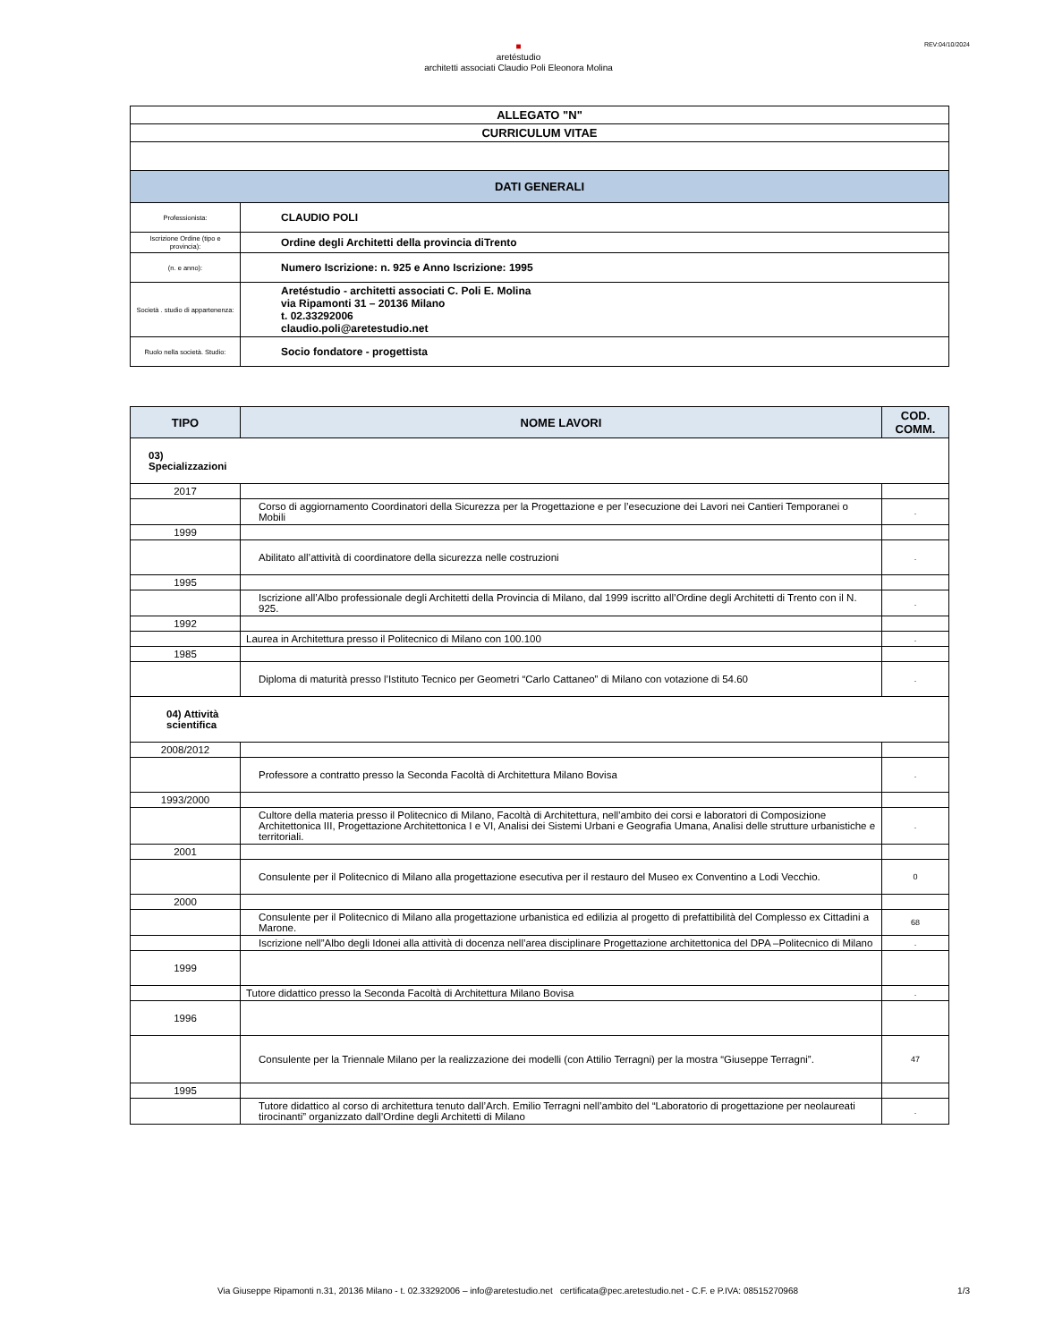■
aretéstudio
architetti associati Claudio Poli Eleonora Molina
REV:04/10/2024
| ALLEGATO "N" | |
| CURRICULUM VITAE | |
| DATI GENERALI | |
| Professionista: | CLAUDIO POLI |
| Iscrizione Ordine (tipo e provincia): | Ordine degli Architetti della provincia diTrento |
| (n. e anno): | Numero Iscrizione: n. 925 e Anno Iscrizione: 1995 |
| Società . studio di appartenenza: | Aretéstudio - architetti associati C. Poli E. Molina via Ripamonti 31 – 20136 Milano t. 02.33292006 claudio.poli@aretestudio.net |
| Ruolo nella società. Studio: | Socio fondatore - progettista |
| TIPO | NOME LAVORI | COD. COMM. |
| --- | --- | --- |
| 03) Specializzazioni | | |
| 2017 | | |
| | Corso di aggiornamento Coordinatori della Sicurezza per la Progettazione e per l’esecuzione dei Lavori nei Cantieri Temporanei o Mobili | . |
| 1999 | | |
| | Abilitato all’attività di coordinatore della sicurezza nelle costruzioni | . |
| 1995 | | |
| | Iscrizione all’Albo professionale degli Architetti della Provincia di Milano, dal 1999 iscritto all’Ordine degli Architetti di Trento con il N. 925. | . |
| 1992 | | |
| | Laurea in Architettura presso il Politecnico di Milano con 100.100 | . |
| 1985 | | |
| | Diploma di maturità presso l’Istituto Tecnico per Geometri “Carlo Cattaneo” di Milano con votazione di 54.60 | . |
| 04) Attività scientifica | | |
| 2008/2012 | | |
| | Professore a contratto presso la Seconda Facoltà di Architettura Milano Bovisa | . |
| 1993/2000 | | |
| | Cultore della materia presso il Politecnico di Milano, Facoltà di Architettura, nell’ambito dei corsi e laboratori di Composizione Architettonica III, Progettazione Architettonica I e VI, Analisi dei Sistemi Urbani e Geografia Umana, Analisi delle strutture urbanistiche e territoriali. | . |
| 2001 | | |
| | Consulente per il Politecnico di Milano alla progettazione esecutiva per il restauro del Museo ex Conventino a Lodi Vecchio. | 0 |
| 2000 | | |
| | Consulente per il Politecnico di Milano alla progettazione urbanistica ed edilizia al progetto di prefattibilità del Complesso ex Cittadini a Marone. | 68 |
| | Iscrizione nell”Albo degli Idonei alla attività di docenza nell’area disciplinare Progettazione architettonica del DPA –Politecnico di Milano | . |
| 1999 | | |
| | Tutore didattico presso la Seconda Facoltà di Architettura Milano Bovisa | . |
| 1996 | | |
| | Consulente per la Triennale Milano per la realizzazione dei modelli (con Attilio Terragni) per la mostra “Giuseppe Terragni”. | 47 |
| 1995 | | |
| | Tutore didattico al corso di architettura tenuto dall’Arch. Emilio Terragni nell’ambito del “Laboratorio di progettazione per neolaureati tirocinanti” organizzato dall’Ordine degli Architetti di Milano | . |
Via Giuseppe Ripamonti n.31, 20136 Milano - t. 02.33292006 – info@aretestudio.net certificata@pec.aretestudio.net - C.F. e P.IVA: 08515270968
1/3